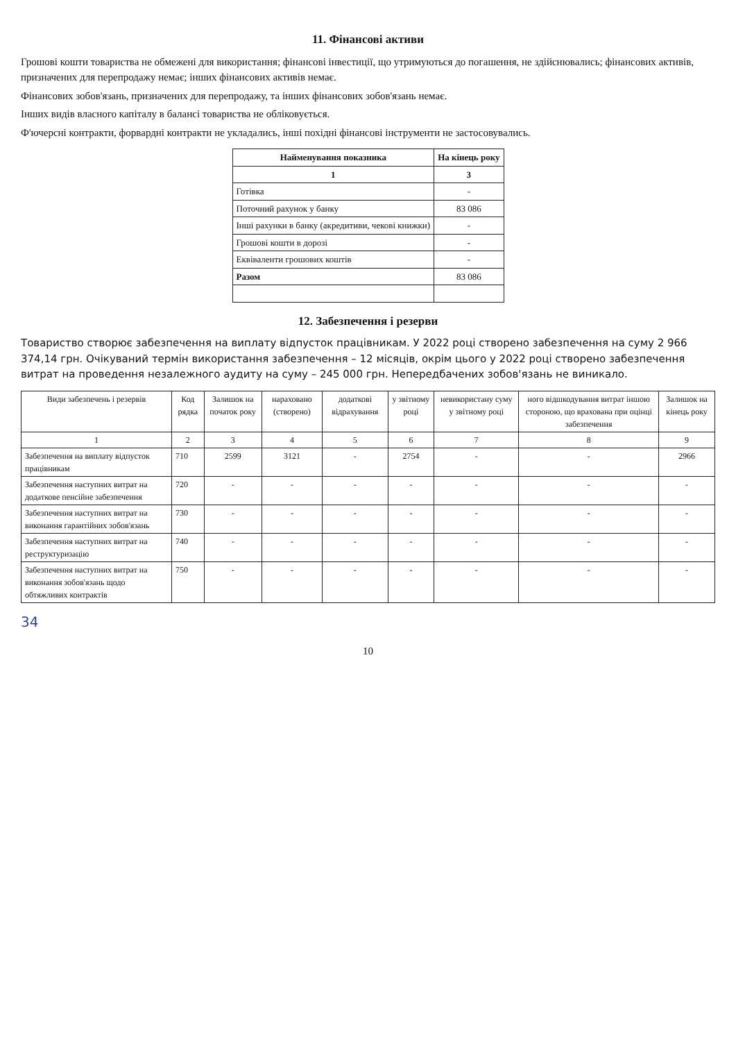11. Фінансові активи
Грошові кошти товариства не обмежені для використання; фінансові інвестиції, що утримуються до погашення, не здійснювались; фінансових активів, призначених для перепродажу немає; інших фінансових активів немає.
Фінансових зобов'язань, призначених для перепродажу, та інших фінансових зобов'язань немає.
Інших видів власного капіталу в балансі товариства не обліковується.
Ф'ючерсні контракти, форвардні контракти не укладались, інші похідні фінансові інструменти не застосовувались.
| Найменування показника | На кінець року |
| --- | --- |
| 1 | 3 |
| Готівка | - |
| Поточний рахунок у банку | 83 086 |
| Інші рахунки в банку (акредитиви, чекові книжки) | - |
| Грошові кошти в дорозі | - |
| Еквіваленти грошових коштів | - |
| Разом | 83 086 |
12. Забезпечення і резерви
Товариство створює забезпечення на виплату відпусток працівникам. У 2022 році створено забезпечення на суму 2 966 374,14 грн. Очікуваний термін використання забезпечення – 12 місяців, окрім цього у 2022 році створено забезпечення витрат на проведення незалежного аудиту на суму – 245 000 грн. Непередбачених зобов'язань не виникало.
| Види забезпечень і резервів | Код рядка | Залишок на початок року | нараховано (створено) | додаткові відрахування | у звітному році | невикористану суму у звітному році | ного відшкодування витрат іншою стороною, що врахована при оцінці забезпечення | Залишок на кінець року |
| --- | --- | --- | --- | --- | --- | --- | --- | --- |
| 1 | 2 | 3 | 4 | 5 | 6 | 7 | 8 | 9 |
| Забезпечення на виплату відпусток працівникам | 710 | 2599 | 3121 | - | 2754 | - | - | 2966 |
| Забезпечення наступних витрат на додаткове пенсійне забезпечення | 720 | - | - | - | - | - | - | - |
| Забезпечення наступних витрат на виконання гарантійних зобов'язань | 730 | - | - | - | - | - | - | - |
| Забезпечення наступних витрат на реструктуризацію | 740 | - | - | - | - | - | - | - |
| Забезпечення наступних витрат на виконання зобов'язань щодо обтяжливих контрактів | 750 | - | - | - | - | - | - | - |
34
10